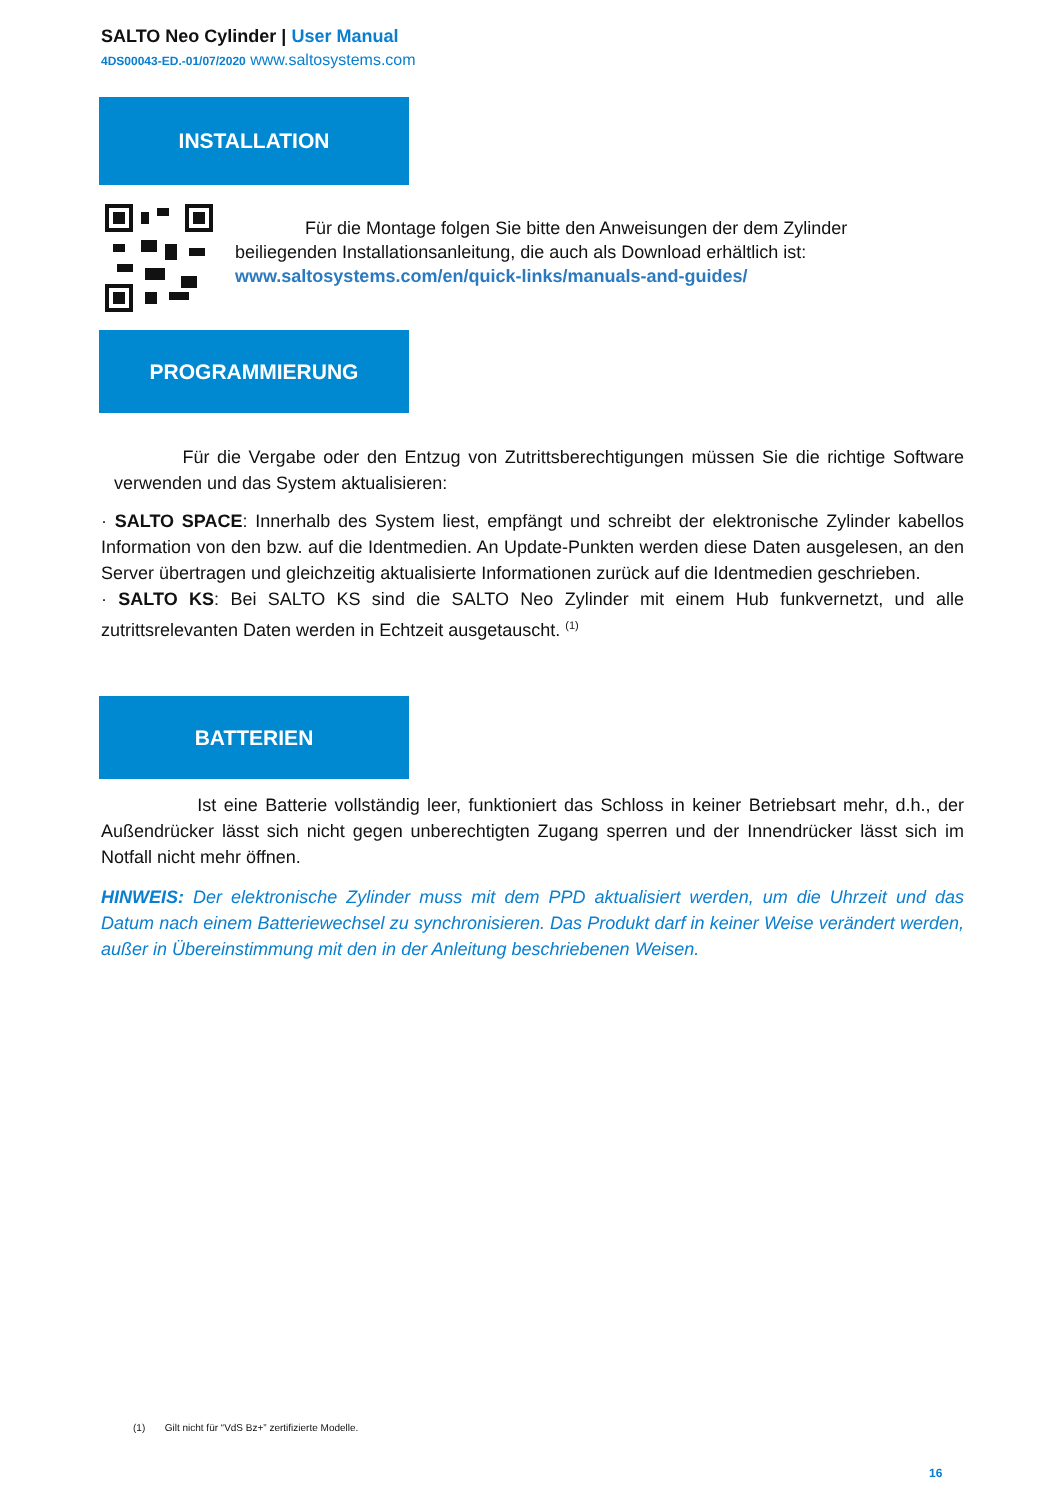SALTO Neo Cylinder | User Manual
4DS00043-ED.-01/07/2020 www.saltosystems.com
INSTALLATION
Für die Montage folgen Sie bitte den Anweisungen der dem Zylinder beiliegenden Installationsanleitung, die auch als Download erhältlich ist:
www.saltosystems.com/en/quick-links/manuals-and-guides/
PROGRAMMIERUNG
Für die Vergabe oder den Entzug von Zutrittsberechtigungen müssen Sie die richtige Software verwenden und das System aktualisieren:
· SALTO SPACE: Innerhalb des System liest, empfängt und schreibt der elektronische Zylinder kabellos Information von den bzw. auf die Identmedien. An Update-Punkten werden diese Daten ausgelesen, an den Server übertragen und gleichzeitig aktualisierte Informationen zurück auf die Identmedien geschrieben.
· SALTO KS: Bei SALTO KS sind die SALTO Neo Zylinder mit einem Hub funkvernetzt, und alle zutrittsrelevanten Daten werden in Echtzeit ausgetauscht. <sup>(1)</sup>
BATTERIEN
Ist eine Batterie vollständig leer, funktioniert das Schloss in keiner Betriebsart mehr, d.h., der Außendrücker lässt sich nicht gegen unberechtigten Zugang sperren und der Innendrücker lässt sich im Notfall nicht mehr öffnen.
HINWEIS: Der elektronische Zylinder muss mit dem PPD aktualisiert werden, um die Uhrzeit und das Datum nach einem Batteriewechsel zu synchronisieren. Das Produkt darf in keiner Weise verändert werden, außer in Übereinstimmung mit den in der Anleitung beschriebenen Weisen.
(1) Gilt nicht für “VdS Bz+” zertifizierte Modelle.
16